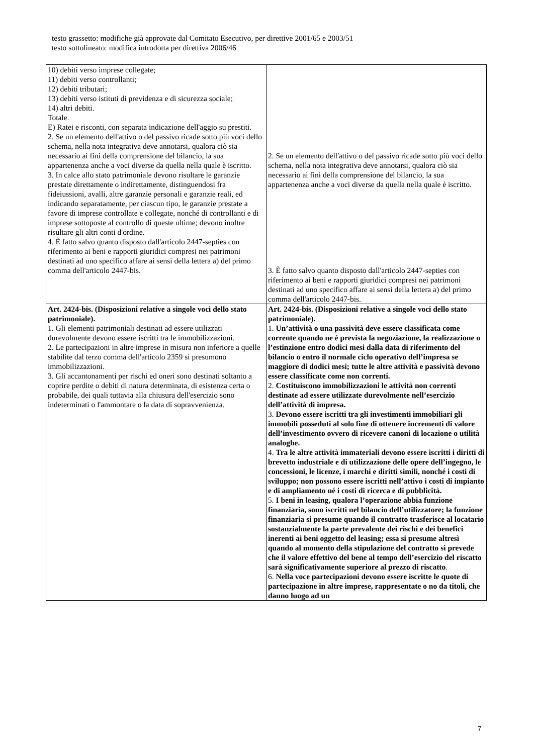testo grassetto: modifiche già approvate dal Comitato Esecutivo, per direttive 2001/65 e 2003/51
testo sottolineato: modifica introdotta per direttiva 2006/46
| 10) debiti verso imprese collegate; 11) debiti verso controllanti; 12) debiti tributari; 13) debiti verso istituti di previdenza e di sicurezza sociale; 14) altri debiti. Totale. E) Ratei e risconti, con separata indicazione dell'aggio su prestiti. 2. Se un elemento dell'attivo o del passivo ricade sotto più voci dello schema, nella nota integrativa deve annotarsi, qualora ciò sia necessario ai fini della comprensione del bilancio, la sua appartenenza anche a voci diverse da quella nella quale è iscritto. 3. In calce allo stato patrimoniale devono risultare le garanzie prestate direttamente o indirettamente, distinguendosi fra fideiussioni, avalli, altre garanzie personali e garanzie reali, ed indicando separatamente, per ciascun tipo, le garanzie prestate a favore di imprese controllate e collegate, nonché di controllanti e di imprese sottoposte al controllo di queste ultime; devono inoltre risultare gli altri conti d'ordine. 4. È fatto salvo quanto disposto dall'articolo 2447-septies con riferimento ai beni e rapporti giuridici compresi nei patrimoni destinati ad uno specifico affare ai sensi della lettera a) del primo comma dell'articolo 2447-bis. | 2. Se un elemento dell'attivo o del passivo ricade sotto più voci dello schema, nella nota integrativa deve annotarsi, qualora ciò sia necessario ai fini della comprensione del bilancio, la sua appartenenza anche a voci diverse da quella nella quale è iscritto. 3. È fatto salvo quanto disposto dall'articolo 2447-septies con riferimento ai beni e rapporti giuridici compresi nei patrimoni destinati ad uno specifico affare ai sensi della lettera a) del primo comma dell'articolo 2447-bis. |
| Art. 2424-bis. (Disposizioni relative a singole voci dello stato patrimoniale). 1. Gli elementi patrimoniali destinati ad essere utilizzati durevolmente devono essere iscritti tra le immobilizzazioni. 2. Le partecipazioni in altre imprese in misura non inferiore a quelle stabilite dal terzo comma dell'articolo 2359 si presumono immobilizzazioni. 3. Gli accantonamenti per rischi ed oneri sono destinati soltanto a coprire perdite o debiti di natura determinata, di esistenza certa o probabile, dei quali tuttavia alla chiusura dell'esercizio sono indeterminati o l'ammontare o la data di sopravvenienza. | Art. 2424-bis. (Disposizioni relative a singole voci dello stato patrimoniale). 1. Un’attività o una passività deve essere classificata come corrente quando ne è prevista la negoziazione, la realizzazione o l’estinzione entro dodici mesi dalla data di riferimento del bilancio o entro il normale ciclo operativo dell’impresa se maggiore di dodici mesi; tutte le altre attività e passività devono essere classificate come non correnti. 2. Costituiscono immobilizzazioni le attività non correnti destinate ad essere utilizzate durevolmente nell’esercizio dell’attività di impresa. 3. Devono essere iscritti tra gli investimenti immobiliari gli immobili posseduti al solo fine di ottenere incrementi di valore dell’investimento ovvero di ricevere canoni di locazione o utilità analoghe. 4. Tra le altre attività immateriali devono essere iscritti i diritti di brevetto industriale e di utilizzazione delle opere dell’ingegno, le concessioni, le licenze, i marchi e diritti simili, nonché i costi di sviluppo; non possono essere iscritti nell’attivo i costi di impianto e di ampliamento né i costi di ricerca e di pubblicità. 5. I beni in leasing, qualora l’operazione abbia funzione finanziaria, sono iscritti nel bilancio dell’utilizzatore; la funzione finanziaria si presume quando il contratto trasferisce al locatario sostanzialmente la parte prevalente dei rischi e dei benefici inerenti ai beni oggetto del leasing; essa si presume altresì quando al momento della stipulazione del contratto si prevede che il valore effettivo del bene al tempo dell’esercizio del riscatto sarà significativamente superiore al prezzo di riscatto . 6. Nella voce partecipazioni devono essere iscritte le quote di partecipazione in altre imprese, rappresentate o no da titoli, che danno luogo ad un |
7